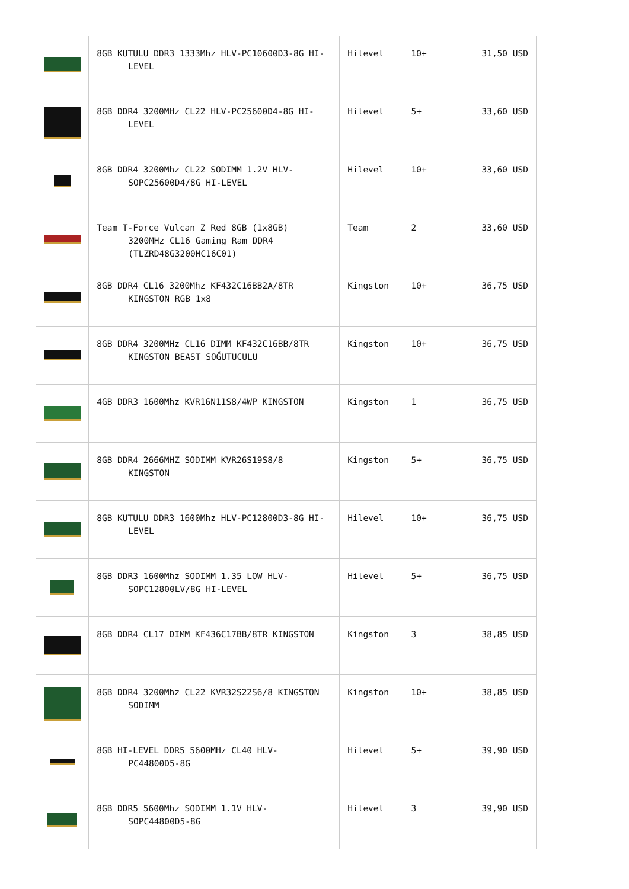| | 8GB KUTULU DDR3 1333Mhz HLV-PC10600D3-8G HI- LEVEL | Hilevel | 10+ | 31,50 USD |
| | 8GB DDR4 3200MHz CL22 HLV-PC25600D4-8G HI- LEVEL | Hilevel | 5+ | 33,60 USD |
| | 8GB DDR4 3200Mhz CL22 SODIMM 1.2V HLV- SOPC25600D4/8G HI-LEVEL | Hilevel | 10+ | 33,60 USD |
| | Team T-Force Vulcan Z Red 8GB (1x8GB) 3200MHz CL16 Gaming Ram DDR4 (TLZRD48G3200HC16C01) | Team | 2 | 33,60 USD |
| | 8GB DDR4 CL16 3200Mhz KF432C16BB2A/8TR KINGSTON RGB 1x8 | Kingston | 10+ | 36,75 USD |
| | 8GB DDR4 3200MHz CL16 DIMM KF432C16BB/8TR KINGSTON BEAST SOĞUTUCULU | Kingston | 10+ | 36,75 USD |
| | 4GB DDR3 1600Mhz KVR16N11S8/4WP KINGSTON | Kingston | 1 | 36,75 USD |
| | 8GB DDR4 2666MHZ SODIMM KVR26S19S8/8 KINGSTON | Kingston | 5+ | 36,75 USD |
| | 8GB KUTULU DDR3 1600Mhz HLV-PC12800D3-8G HI- LEVEL | Hilevel | 10+ | 36,75 USD |
| | 8GB DDR3 1600Mhz SODIMM 1.35 LOW HLV- SOPC12800LV/8G HI-LEVEL | Hilevel | 5+ | 36,75 USD |
| | 8GB DDR4 CL17 DIMM KF436C17BB/8TR KINGSTON | Kingston | 3 | 38,85 USD |
| | 8GB DDR4 3200Mhz CL22 KVR32S22S6/8 KINGSTON SODIMM | Kingston | 10+ | 38,85 USD |
| | 8GB HI-LEVEL DDR5 5600MHz CL40 HLV- PC44800D5-8G | Hilevel | 5+ | 39,90 USD |
| | 8GB DDR5 5600Mhz SODIMM 1.1V HLV- SOPC44800D5-8G | Hilevel | 3 | 39,90 USD |